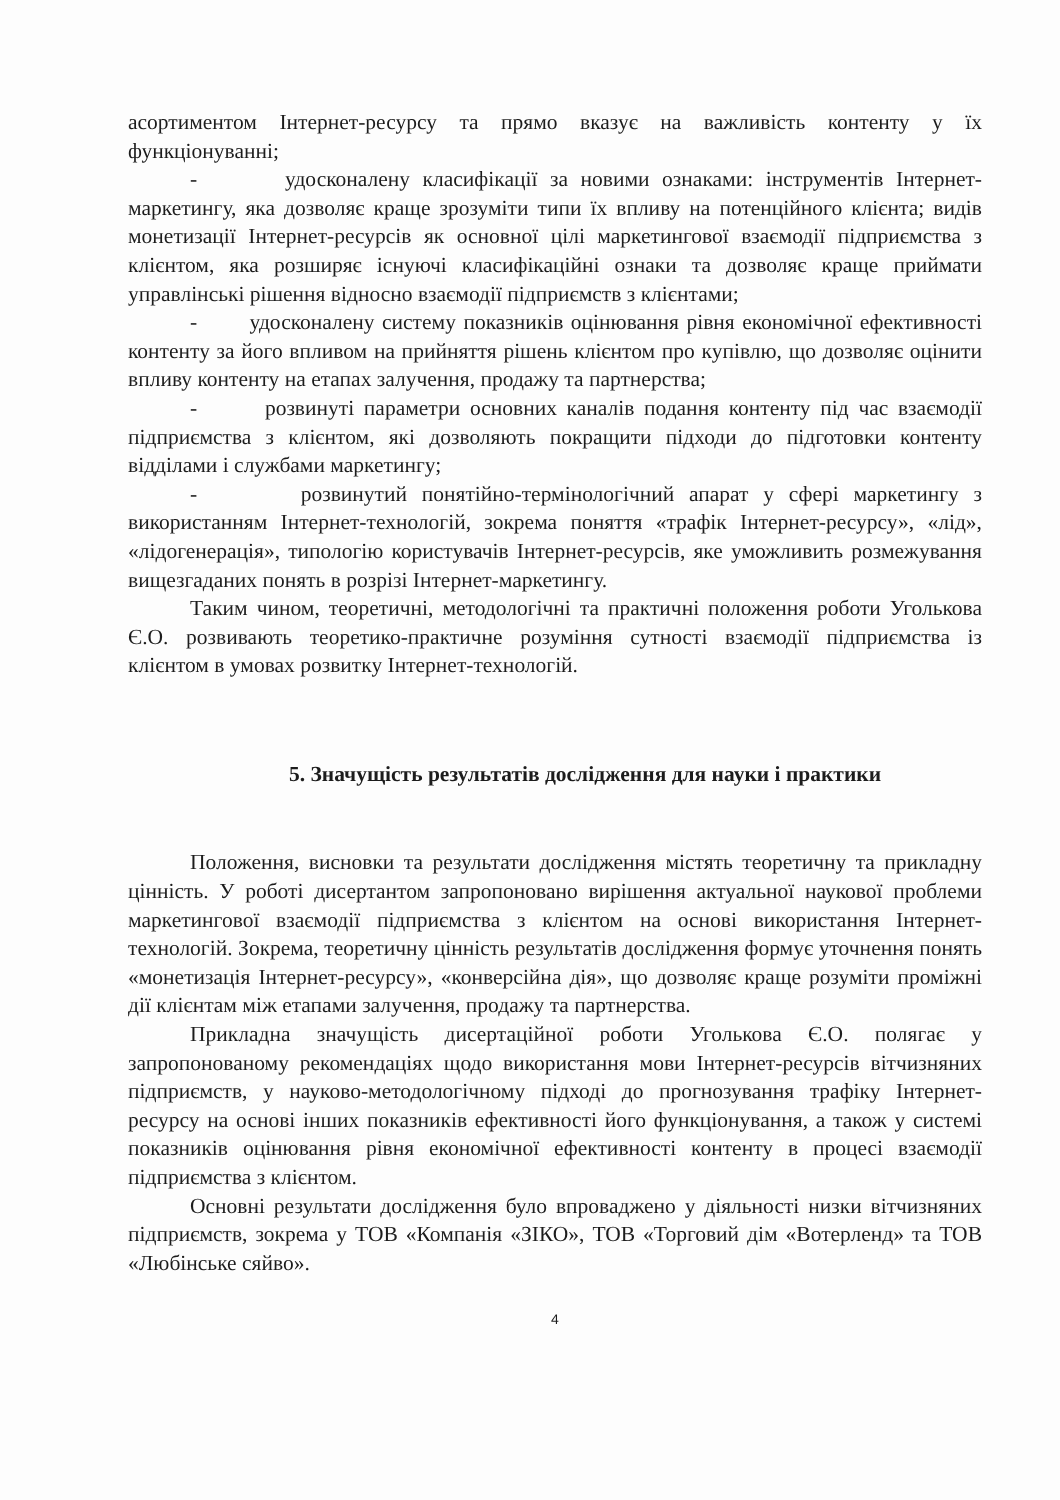асортиментом Інтернет-ресурсу та прямо вказує на важливість контенту у їх функціонуванні;
- удосконалену класифікації за новими ознаками: інструментів Інтернет-маркетингу, яка дозволяє краще зрозуміти типи їх впливу на потенційного клієнта; видів монетизації Інтернет-ресурсів як основної цілі маркетингової взаємодії підприємства з клієнтом, яка розширяє існуючі класифікаційні ознаки та дозволяє краще приймати управлінські рішення відносно взаємодії підприємств з клієнтами;
- удосконалену систему показників оцінювання рівня економічної ефективності контенту за його впливом на прийняття рішень клієнтом про купівлю, що дозволяє оцінити впливу контенту на етапах залучення, продажу та партнерства;
- розвинуті параметри основних каналів подання контенту під час взаємодії підприємства з клієнтом, які дозволяють покращити підходи до підготовки контенту відділами і службами маркетингу;
- розвинутий понятійно-термінологічний апарат у сфері маркетингу з використанням Інтернет-технологій, зокрема поняття «трафік Інтернет-ресурсу», «лід», «лідогенерація», типологію користувачів Інтернет-ресурсів, яке уможливить розмежування вищезгаданих понять в розрізі Інтернет-маркетингу.
Таким чином, теоретичні, методологічні та практичні положення роботи Уголькова Є.О. розвивають теоретико-практичне розуміння сутності взаємодії підприємства із клієнтом в умовах розвитку Інтернет-технологій.
5. Значущість результатів дослідження для науки і практики
Положення, висновки та результати дослідження містять теоретичну та прикладну цінність. У роботі дисертантом запропоновано вирішення актуальної наукової проблеми маркетингової взаємодії підприємства з клієнтом на основі використання Інтернет-технологій. Зокрема, теоретичну цінність результатів дослідження формує уточнення понять «монетизація Інтернет-ресурсу», «конверсійна дія», що дозволяє краще розуміти проміжні дії клієнтам між етапами залучення, продажу та партнерства.
Прикладна значущість дисертаційної роботи Уголькова Є.О. полягає у запропонованому рекомендаціях щодо використання мови Інтернет-ресурсів вітчизняних підприємств, у науково-методологічному підході до прогнозування трафіку Інтернет-ресурсу на основі інших показників ефективності його функціонування, а також у системі показників оцінювання рівня економічної ефективності контенту в процесі взаємодії підприємства з клієнтом.
Основні результати дослідження було впроваджено у діяльності низки вітчизняних підприємств, зокрема у ТОВ «Компанія «ЗІКО», ТОВ «Торговий дім «Вотерленд» та ТОВ «Любінське сяйво».
4